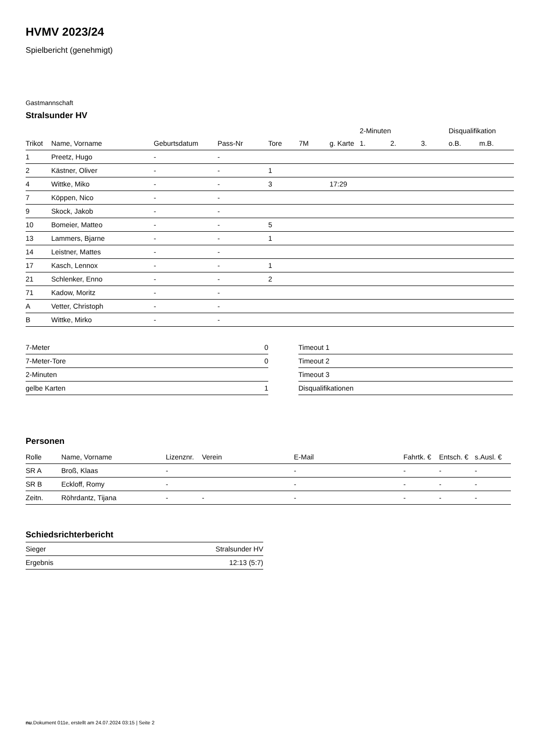HVMV 2023/24
Spielbericht (genehmigt)
Gastmannschaft
Stralsunder HV
| | | | | | | | 2-Minuten | | | Disqualifikation | |
| --- | --- | --- | --- | --- | --- | --- | --- | --- | --- | --- | --- |
| Trikot | Name, Vorname | Geburtsdatum | Pass-Nr | Tore | 7M | g. Karte | 1. | 2. | 3. | o.B. | m.B. |
| 1 | Preetz, Hugo | - | - | | | | | | | | |
| 2 | Kästner, Oliver | - | - | 1 | | | | | | | |
| 4 | Wittke, Miko | - | - | 3 | | 17:29 | | | | | |
| 7 | Köppen, Nico | - | - | | | | | | | | |
| 9 | Skock, Jakob | - | - | | | | | | | | |
| 10 | Bomeier, Matteo | - | - | 5 | | | | | | | |
| 13 | Lammers, Bjarne | - | - | 1 | | | | | | | |
| 14 | Leistner, Mattes | - | - | | | | | | | | |
| 17 | Kasch, Lennox | - | - | 1 | | | | | | | |
| 21 | Schlenker, Enno | - | - | 2 | | | | | | | |
| 71 | Kadow, Moritz | - | - | | | | | | | | |
| A | Vetter, Christoph | - | - | | | | | | | | |
| B | Wittke, Mirko | - | - | | | | | | | | |
| 7-Meter | 0 |
| 7-Meter-Tore | 0 |
| 2-Minuten | |
| gelbe Karten | 1 |
| Timeout 1 |
| Timeout 2 |
| Timeout 3 |
| Disqualifikationen |
Personen
| Rolle | Name, Vorname | Lizenznr. | Verein | E-Mail | Fahrtk. € | Entsch. € | s.Ausl. € |
| --- | --- | --- | --- | --- | --- | --- | --- |
| SR A | Broß, Klaas | - | | - | - | - | - |
| SR B | Eckloff, Romy | - | | - | - | - | - |
| Zeitn. | Röhrdantz, Tijana | - | - | - | - | - | - |
Schiedsrichterbericht
| Sieger | Stralsunder HV |
| Ergebnis | 12:13 (5:7) |
nu.Dokument 011e, erstellt am 24.07.2024 03:15 | Seite 2